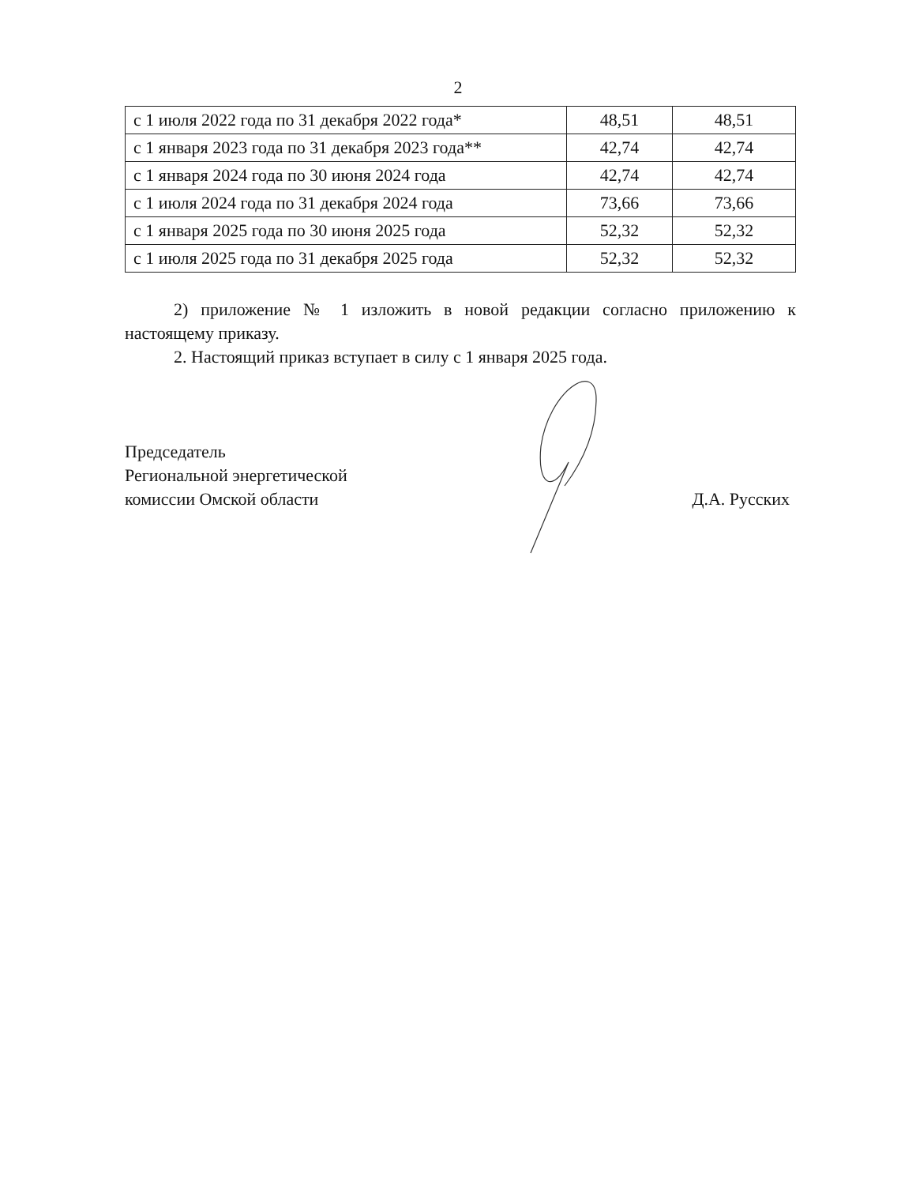2
| с 1 июля 2022 года по 31 декабря 2022 года* | 48,51 | 48,51 |
| с 1 января 2023 года по 31 декабря 2023 года** | 42,74 | 42,74 |
| с 1 января 2024 года по 30 июня 2024 года | 42,74 | 42,74 |
| с 1 июля 2024 года по 31 декабря 2024 года | 73,66 | 73,66 |
| с 1 января 2025 года по 30 июня 2025 года | 52,32 | 52,32 |
| с 1 июля 2025 года по 31 декабря 2025 года | 52,32 | 52,32 |
2) приложение № 1 изложить в новой редакции согласно приложению к настоящему приказу.
2. Настоящий приказ вступает в силу с 1 января 2025 года.
Председатель
Региональной энергетической
комиссии Омской области
Д.А. Русских